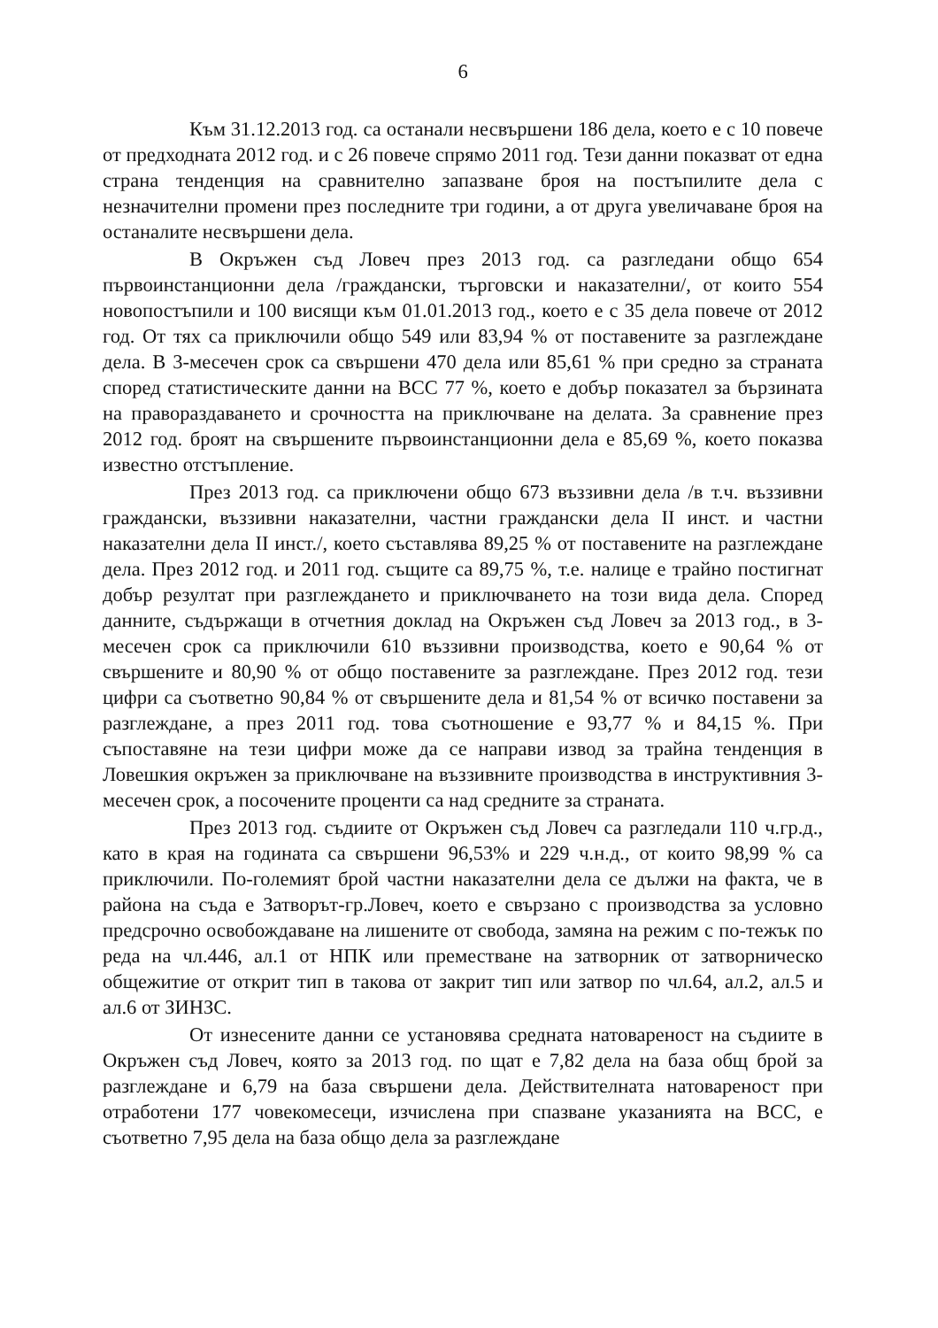6
Към 31.12.2013 год. са останали несвършени 186 дела, което е с 10 повече от предходната 2012 год. и с 26 повече спрямо 2011 год. Тези данни показват от една страна тенденция на сравнително запазване броя на постъпилите дела с незначителни промени през последните три години, а от друга увеличаване броя на останалите несвършени дела.
В Окръжен съд Ловеч през 2013 год. са разгледани общо 654 първоинстанционни дела /граждански, търговски и наказателни/, от които 554 новопостъпили и 100 висящи към 01.01.2013 год., което е с 35 дела повече от 2012 год. От тях са приключили общо 549 или 83,94 % от поставените за разглеждане дела. В 3-месечен срок са свършени 470 дела или 85,61 % при средно за страната според статистическите данни на ВСС 77 %, което е добър показател за бързината на правораздаването и срочността на приключване на делата. За сравнение през 2012 год. броят на свършените първоинстанционни дела е 85,69 %, което показва известно отстъпление.
През 2013 год. са приключени общо 673 въззивни дела /в т.ч. въззивни граждански, въззивни наказателни, частни граждански дела II инст. и частни наказателни дела II инст./, което съставлява 89,25 % от поставените на разглеждане дела. През 2012 год. и 2011 год. същите са 89,75 %, т.е. налице е трайно постигнат добър резултат при разглеждането и приключването на този вида дела. Според данните, съдържащи в отчетния доклад на Окръжен съд Ловеч за 2013 год., в 3-месечен срок са приключили 610 въззивни производства, което е 90,64 % от свършените и 80,90 % от общо поставените за разглеждане. През 2012 год. тези цифри са съответно 90,84 % от свършените дела и 81,54 % от всичко поставени за разглеждане, а през 2011 год. това съотношение е 93,77 % и 84,15 %. При съпоставяне на тези цифри може да се направи извод за трайна тенденция в Ловешкия окръжен за приключване на въззивните производства в инструктивния 3-месечен срок, а посочените проценти са над средните за страната.
През 2013 год. съдиите от Окръжен съд Ловеч са разгледали 110 ч.гр.д., като в края на годината са свършени 96,53% и 229 ч.н.д., от които 98,99 % са приключили. По-големият брой частни наказателни дела се дължи на факта, че в района на съда е Затворът-гр.Ловеч, което е свързано с производства за условно предсрочно освобождаване на лишените от свобода, замяна на режим с по-тежък по реда на чл.446, ал.1 от НПК или преместване на затворник от затворническо общежитие от открит тип в такова от закрит тип или затвор по чл.64, ал.2, ал.5 и ал.6 от ЗИНЗС.
От изнесените данни се установява средната натовареност на съдиите в Окръжен съд Ловеч, която за 2013 год. по щат е 7,82 дела на база общ брой за разглеждане и 6,79 на база свършени дела. Действителната натовареност при отработени 177 човекомесеци, изчислена при спазване указанията на ВСС, е съответно 7,95 дела на база общо дела за разглеждане